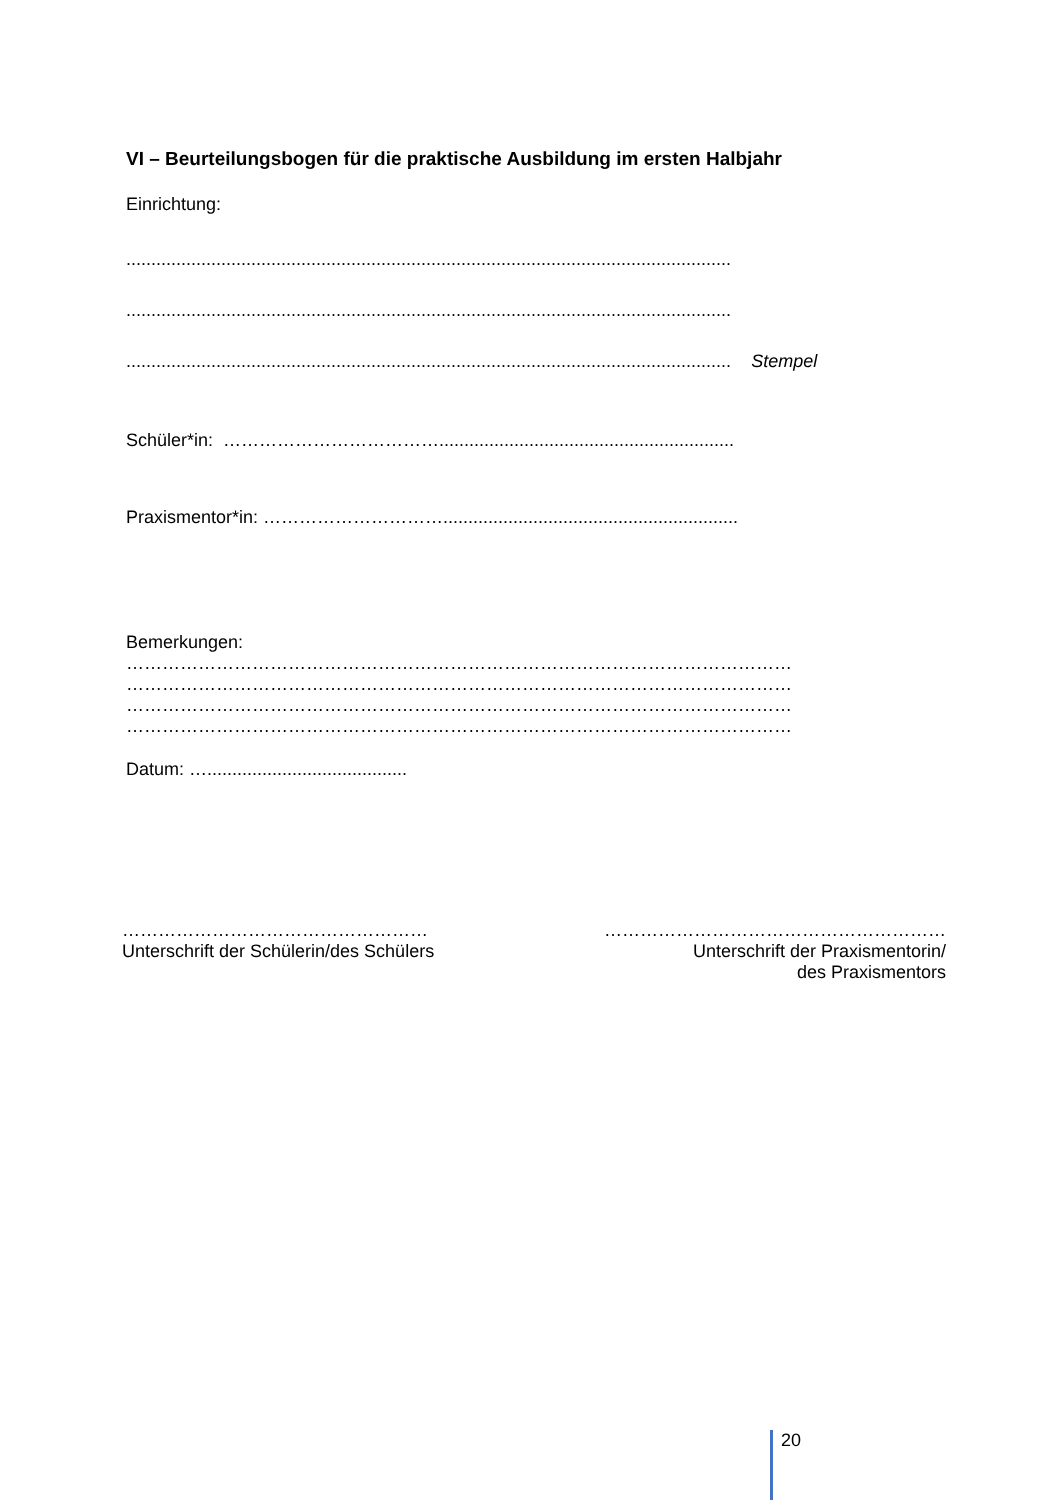VI – Beurteilungsbogen für die praktische Ausbildung im ersten Halbjahr
Einrichtung:
.........................................................................................................................
.........................................................................................................................
......................................................................................................................... Stempel
Schüler*in: ………………………………...........................................................
Praxismentor*in: …………………………...........................................................
Bemerkungen:
…………………………………………………………………………………………………
…………………………………………………………………………………………………
…………………………………………………………………………………………………
…………………………………………………………………………………………………
Datum: …........................................
……………………………………………
Unterschrift der Schülerin/des Schülers
…………………………………………………
Unterschrift der Praxismentorin/
des Praxismentors
20